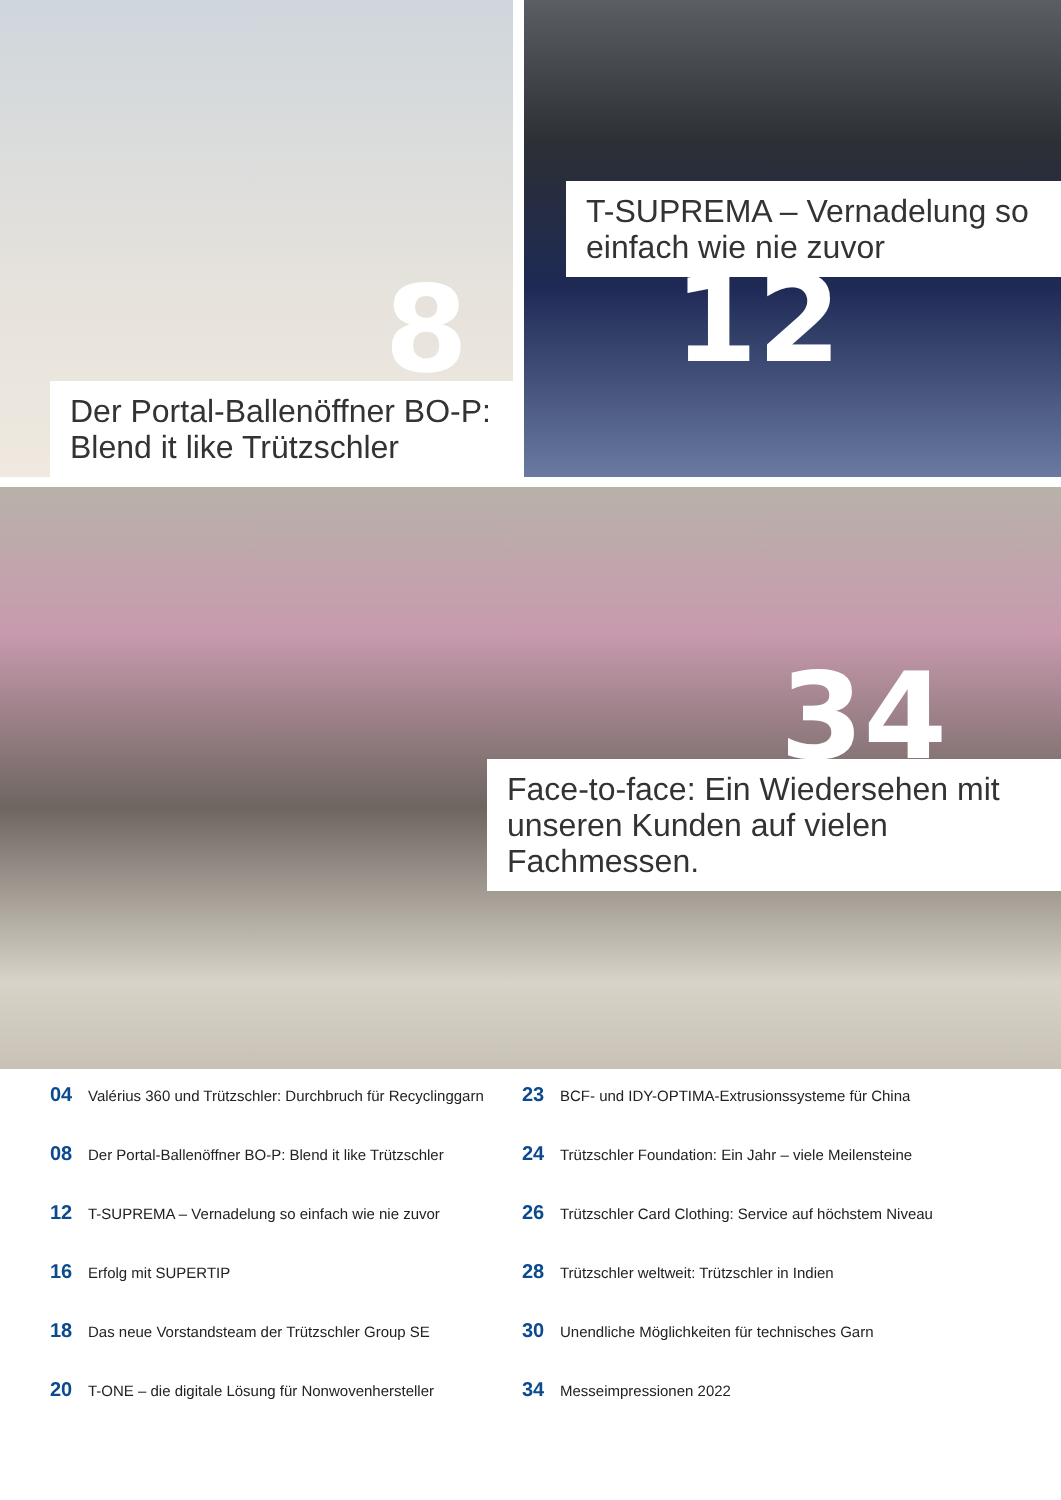8
Der Portal-Ballenöffner BO-P:
Blend it like Trützschler
T-SUPREMA – Vernadelung so
einfach wie nie zuvor
12
34
Face-to-face: Ein Wiedersehen mit
unseren Kunden auf vielen Fachmessen.
04 Valérius 360 und Trützschler: Durchbruch für Recyclinggarn
08 Der Portal-Ballenöffner BO-P: Blend it like Trützschler
12 T-SUPREMA – Vernadelung so einfach wie nie zuvor
16 Erfolg mit SUPERTIP
18 Das neue Vorstandsteam der Trützschler Group SE
20 T-ONE – die digitale Lösung für Nonwovenhersteller
23 BCF- und IDY-OPTIMA-Extrusionssysteme für China
24 Trützschler Foundation: Ein Jahr – viele Meilensteine
26 Trützschler Card Clothing: Service auf höchstem Niveau
28 Trützschler weltweit: Trützschler in Indien
30 Unendliche Möglichkeiten für technisches Garn
34 Messeimpressionen 2022